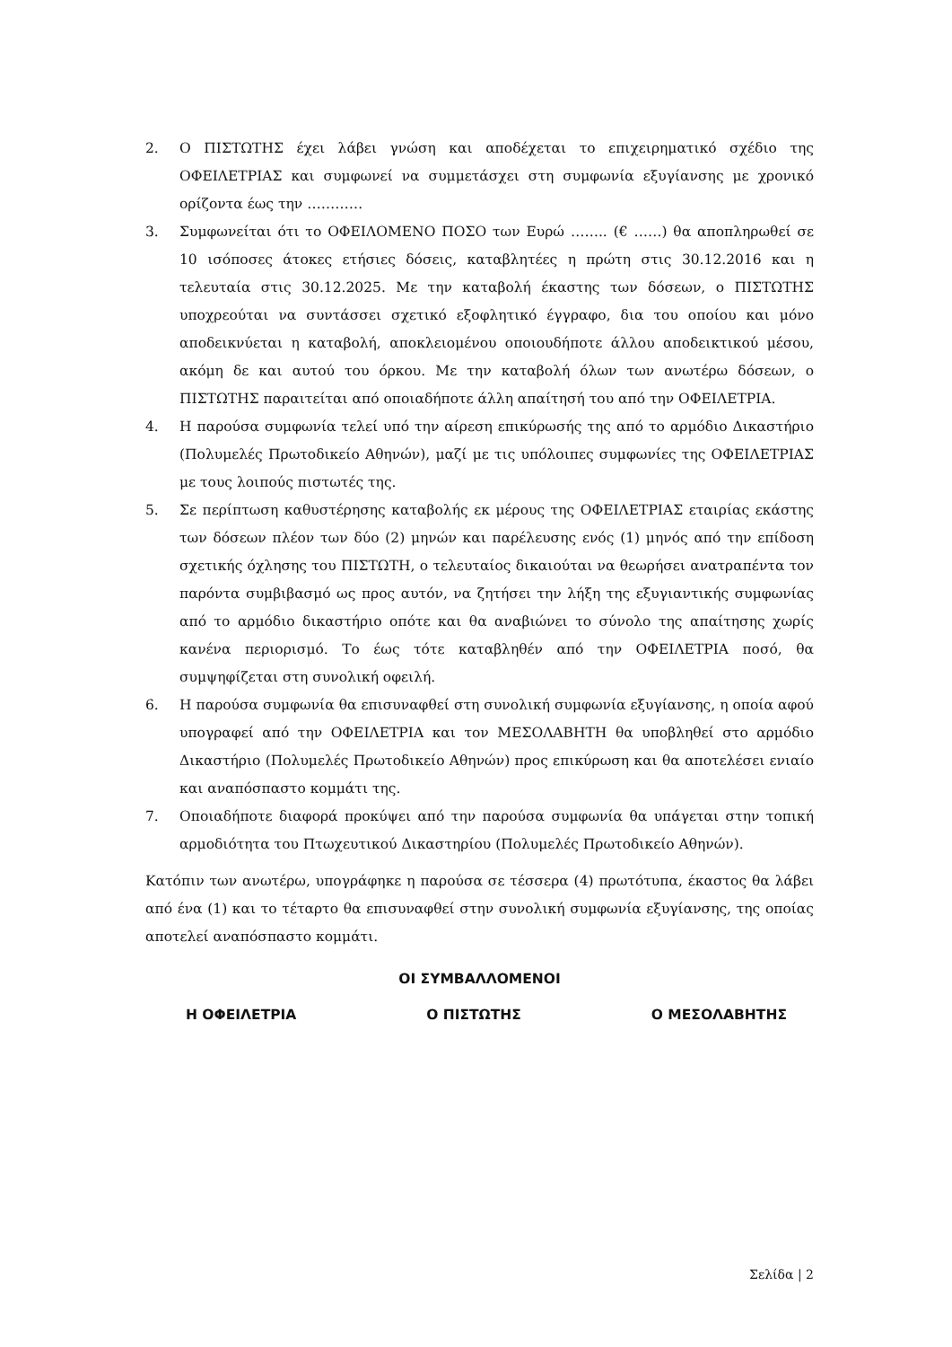2. Ο ΠΙΣΤΩΤΗΣ έχει λάβει γνώση και αποδέχεται το επιχειρηματικό σχέδιο της ΟΦΕΙΛΕΤΡΙΑΣ και συμφωνεί να συμμετάσχει στη συμφωνία εξυγίανσης με χρονικό ορίζοντα έως την …………
3. Συμφωνείται ότι το ΟΦΕΙΛΟΜΕΝΟ ΠΟΣΟ των Ευρώ …….. (€ ……) θα αποπληρωθεί σε 10 ισόποσες άτοκες ετήσιες δόσεις, καταβλητέες η πρώτη στις 30.12.2016 και η τελευταία στις 30.12.2025. Με την καταβολή έκαστης των δόσεων, ο ΠΙΣΤΩΤΗΣ υποχρεούται να συντάσσει σχετικό εξοφλητικό έγγραφο, δια του οποίου και μόνο αποδεικνύεται η καταβολή, αποκλειομένου οποιουδήποτε άλλου αποδεικτικού μέσου, ακόμη δε και αυτού του όρκου. Με την καταβολή όλων των ανωτέρω δόσεων, ο ΠΙΣΤΩΤΗΣ παραιτείται από οποιαδήποτε άλλη απαίτησή του από την ΟΦΕΙΛΕΤΡΙΑ.
4. Η παρούσα συμφωνία τελεί υπό την αίρεση επικύρωσής της από το αρμόδιο Δικαστήριο (Πολυμελές Πρωτοδικείο Αθηνών), μαζί με τις υπόλοιπες συμφωνίες της ΟΦΕΙΛΕΤΡΙΑΣ με τους λοιπούς πιστωτές της.
5. Σε περίπτωση καθυστέρησης καταβολής εκ μέρους της ΟΦΕΙΛΕΤΡΙΑΣ εταιρίας εκάστης των δόσεων πλέον των δύο (2) μηνών και παρέλευσης ενός (1) μηνός από την επίδοση σχετικής όχλησης του ΠΙΣΤΩΤΗ, ο τελευταίος δικαιούται να θεωρήσει ανατραπέντα τον παρόντα συμβιβασμό ως προς αυτόν, να ζητήσει την λήξη της εξυγιαντικής συμφωνίας από το αρμόδιο δικαστήριο οπότε και θα αναβιώνει το σύνολο της απαίτησης χωρίς κανένα περιορισμό. Το έως τότε καταβληθέν από την ΟΦΕΙΛΕΤΡΙΑ ποσό, θα συμψηφίζεται στη συνολική οφειλή.
6. Η παρούσα συμφωνία θα επισυναφθεί στη συνολική συμφωνία εξυγίανσης, η οποία αφού υπογραφεί από την ΟΦΕΙΛΕΤΡΙΑ και τον ΜΕΣΟΛΑΒΗΤΗ θα υποβληθεί στο αρμόδιο Δικαστήριο (Πολυμελές Πρωτοδικείο Αθηνών) προς επικύρωση και θα αποτελέσει ενιαίο και αναπόσπαστο κομμάτι της.
7. Οποιαδήποτε διαφορά προκύψει από την παρούσα συμφωνία θα υπάγεται στην τοπική αρμοδιότητα του Πτωχευτικού Δικαστηρίου (Πολυμελές Πρωτοδικείο Αθηνών).
Κατόπιν των ανωτέρω, υπογράφηκε η παρούσα σε τέσσερα (4) πρωτότυπα, έκαστος θα λάβει από ένα (1) και το τέταρτο θα επισυναφθεί στην συνολική συμφωνία εξυγίανσης, της οποίας αποτελεί αναπόσπαστο κομμάτι.
ΟΙ ΣΥΜΒΑΛΛΟΜΕΝΟΙ
Η ΟΦΕΙΛΕΤΡΙΑ Ο ΠΙΣΤΩΤΗΣ Ο ΜΕΣΟΛΑΒΗΤΗΣ
Σελίδα | 2